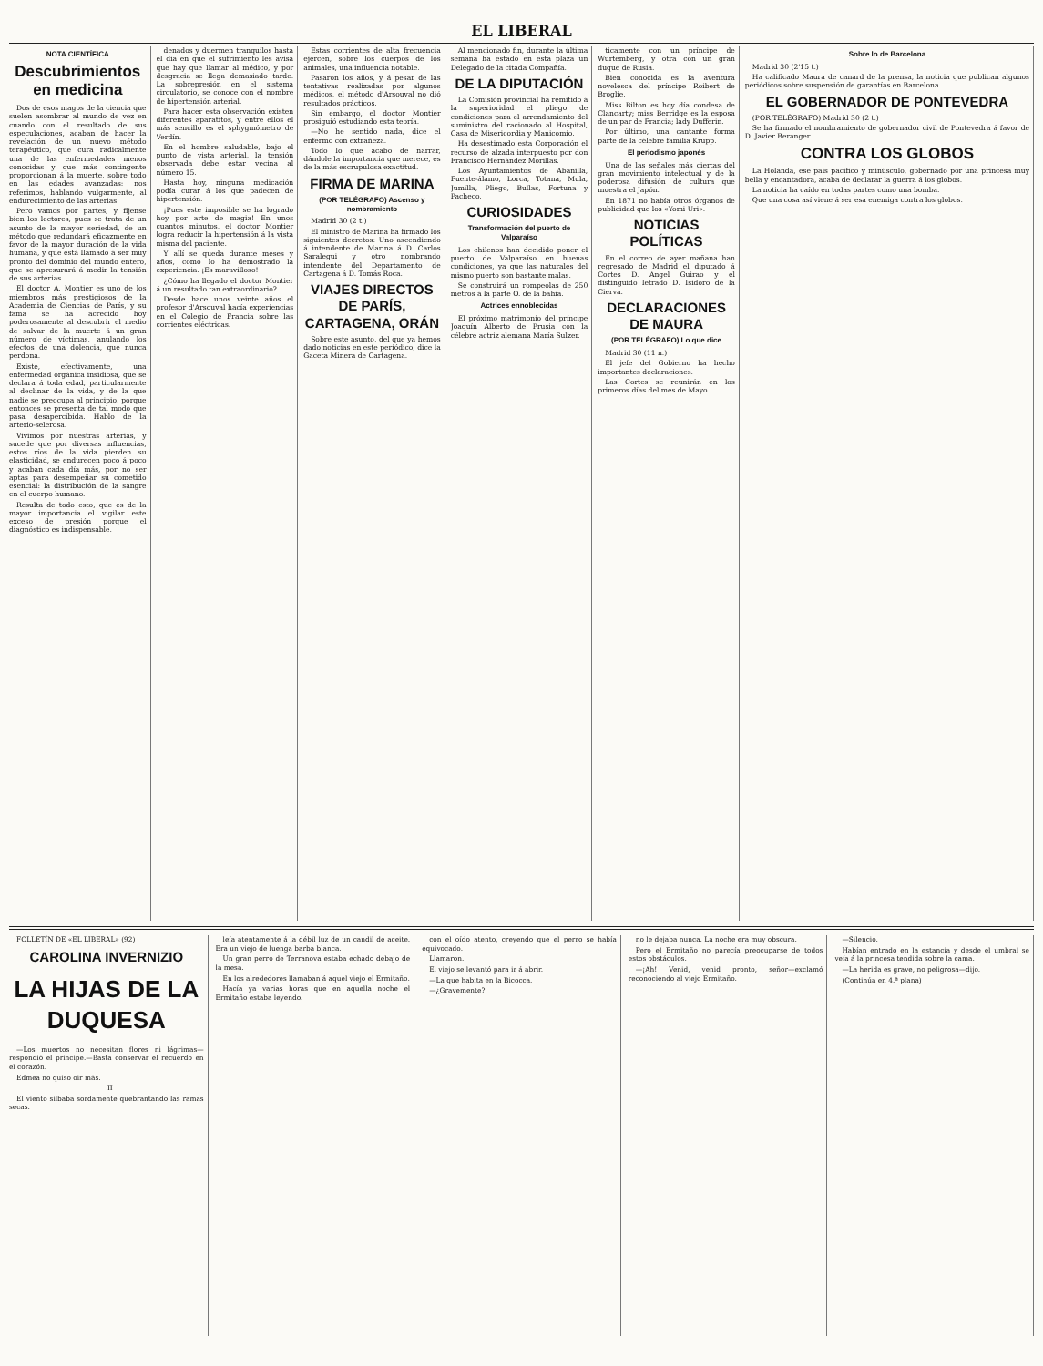EL LIBERAL
NOTA CIENTÍFICA
Descubrimientos en medicina
Dos de esos magos de la ciencia que suelen asombrar al mundo de vez en cuando con el resultado de sus especulaciones, acaban de hacer la revelación de un nuevo método terapéutico, que cura radicalmente una de las enfermedades menos conocidas y que más contingente proporcionan á la muerte, sobre todo en las edades avanzadas: nos referimos, hablando vulgarmente, al endurecimiento de las arterias.
Pero vamos por partes, y fíjense bien los lectores, pues se trata de un asunto de la mayor seriedad, de un método que redundará eficazmente en favor de la mayor duración de la vida humana, y que está llamado á ser muy pronto del dominio del mundo entero, que se apresurará á medir la tensión de sus arterias.
El doctor A. Montier es uno de los miembros más prestigiosos de la Academia de Ciencias de París, y su fama se ha acrecido hoy poderosamente al descubrir el medio de salvar de la muerte á un gran número de víctimas, anulando los efectos de una dolencia, que nunca perdona.
Existe, efectivamente, una enfermedad orgánica insidiosa, que se declara á toda edad, particularmente al declinar de la vida, y de la que nadie se preocupa al principio, porque entonces se presenta de tal modo que pasa desapercibida. Hablo de la arterio-selerosa.
Vivimos por nuestras arterias, y sucede que por diversas influencias, estos ríos de la vida pierden su elasticidad, se endurecen poco á poco y acaban cada día más, por no ser aptas para desempeñar su cometido esencial: la distribución de la sangre en el cuerpo humano.
Resulta de todo esto, que es de la mayor importancia el vigilar este exceso de presión porque el diagnóstico es indispensable.
denados y duermen tranquilos hasta el día en que el sufrimiento les avisa que hay que llamar al médico, y por desgracia se llega demasiado tarde. La sobrepresión en el sistema circulatorio, se conoce con el nombre de hipertensión arterial.
Para hacer esta observación existen diferentes aparatitos, y entre ellos el más sencillo es el sphygmómetro de Verdín.
En el hombre saludable, bajo el punto de vista arterial, la tensión observada debe estar vecina al número 15.
Hasta hoy, ninguna medicación podía curar á los que padecen de hipertensión.
¡Pues este imposible se ha logrado hoy por arte de magia! En unos cuantos minutos, el doctor Montier logra reducir la hipertensión á la vista misma del paciente.
Y allí se queda durante meses y años, como lo ha demostrado la experiencia. ¡Es maravilloso!
¿Cómo ha llegado el doctor Montier á un resultado tan extraordinario?
Desde hace unos veinte años el profesor d'Arsouval hacía experiencias en el Colegio de Francia sobre las corrientes eléctricas.
Estas corrientes de alta frecuencia ejercen, sobre los cuerpos de los animales, una influencia notable.
Pasaron los años, y á pesar de las tentativas realizadas por algunos médicos, el método d'Arsouval no dió resultados prácticos.
Sin embargo, el doctor Montier prosiguió estudiando esta teoría.
—No he sentido nada, dice el enfermo con extrañeza.
Todo lo que acabo de narrar, dándole la importancia que merece, es de la más escrupulosa exactitud.
FIRMA DE MARINA
(POR TELÉGRAFO) Ascenso y nombramiento
Madrid 30 (2 t.)
El ministro de Marina ha firmado los siguientes decretos: Uno ascendiendo á intendente de Marina á D. Carlos Saralegui y otro nombrando intendente del Departamento de Cartagena á D. Tomás Roca.
VIAJES DIRECTOS DE PARÍS, CARTAGENA, ORÁN
Sobre este asunto, del que ya hemos dado noticias en este periódico, dice la Gaceta Minera de Cartagena.
Al mencionado fin, durante la última semana ha estado en esta plaza un Delegado de la citada Compañía.
DE LA DIPUTACIÓN
La Comisión provincial ha remitido á la superioridad el pliego de condiciones para el arrendamiento del suministro del racionado al Hospital, Casa de Misericordia y Manicomio.
Ha desestimado esta Corporación el recurso de alzada interpuesto por don Francisco Hernández Morillas.
Los Ayuntamientos de Abanilla, Fuente-álamo, Lorca, Totana, Mula, Jumilla, Pliego, Bullas, Fortuna y Pacheco.
CURIOSIDADES
Transformación del puerto de Valparaíso
Los chilenos han decidido poner el puerto de Valparaíso en buenas condiciones, ya que las naturales del mismo puerto son bastante malas.
Se construirá un rompeolas de 250 metros á la parte O. de la bahía.
Actrices ennoblecidas
El próximo matrimonio del príncipe Joaquín Alberto de Prusia con la célebre actriz alemana María Sulzer.
ticamente con un príncipe de Wurtemberg, y otra con un gran duque de Rusia.
Bien conocida es la aventura novelesca del príncipe Roibert de Broglie.
Miss Bilton es hoy día condesa de Clancarty; miss Berridge es la esposa de un par de Francia; lady Dufferin.
Por último, una cantante forma parte de la célebre familia Krupp.
El periodismo japonés
Una de las señales más ciertas del gran movimiento intelectual y de la poderosa difusión de cultura que muestra el Japón.
En 1871 no había otros órganos de publicidad que los «Yomi Uri».
NOTICIAS POLÍTICAS
En el correo de ayer mañana han regresado de Madrid el diputado á Cortes D. Angel Guirao y el distinguido letrado D. Isidoro de la Cierva.
DECLARACIONES DE MAURA
(POR TELÉGRAFO) Lo que dice
Madrid 30 (11 n.)
El jefe del Gobierno ha hecho importantes declaraciones.
Las Cortes se reunirán en los primeros días del mes de Mayo.
Sobre lo de Barcelona
Madrid 30 (2'15 t.)
Ha calificado Maura de canard de la prensa, la noticia que publican algunos periódicos sobre suspensión de garantías en Barcelona.
EL GOBERNADOR DE PONTEVEDRA
(POR TELÉGRAFO) Madrid 30 (2 t.)
Se ha firmado el nombramiento de gobernador civil de Pontevedra á favor de D. Javier Beranger.
CONTRA LOS GLOBOS
La Holanda, ese país pacífico y minúsculo, gobernado por una princesa muy bella y encantadora, acaba de declarar la guerra á los globos.
La noticia ha caído en todas partes como una bomba.
Que una cosa así viene á ser esa enemiga contra los globos.
FOLLETÍN DE «EL LIBERAL» (92)
CAROLINA INVERNIZIO
LA HIJAS DE LA DUQUESA
—Los muertos no necesitan flores ni lágrimas—respondió el príncipe.—Basta conservar el recuerdo en el corazón.
Edmea no quiso oír más.
II
El viento silbaba sordamente quebrantando las ramas secas.
leía atentamente á la débil luz de un candil de aceite. Era un viejo de luenga barba blanca.
Un gran perro de Terranova estaba echado debajo de la mesa.
En los alrededores llamaban á aquel viejo el Ermitaño.
Hacía ya varias horas que en aquella noche el Ermitaño estaba leyendo.
con el oído atento, creyendo que el perro se había equivocado.
Llamaron.
El viejo se levantó para ir á abrir.
—La que habita en la Bicocca.
—¿Gravemente?
no le dejaba nunca. La noche era muy obscura.
Pero el Ermitaño no parecía preocuparse de todos estos obstáculos.
—¡Ah! Venid, venid pronto, señor—exclamó reconociendo al viejo Ermitaño.
—Silencio.
Habían entrado en la estancia y desde el umbral se veía á la princesa tendida sobre la cama.
—La herida es grave, no peligrosa—dijo.
(Continúa en 4.ª plana)